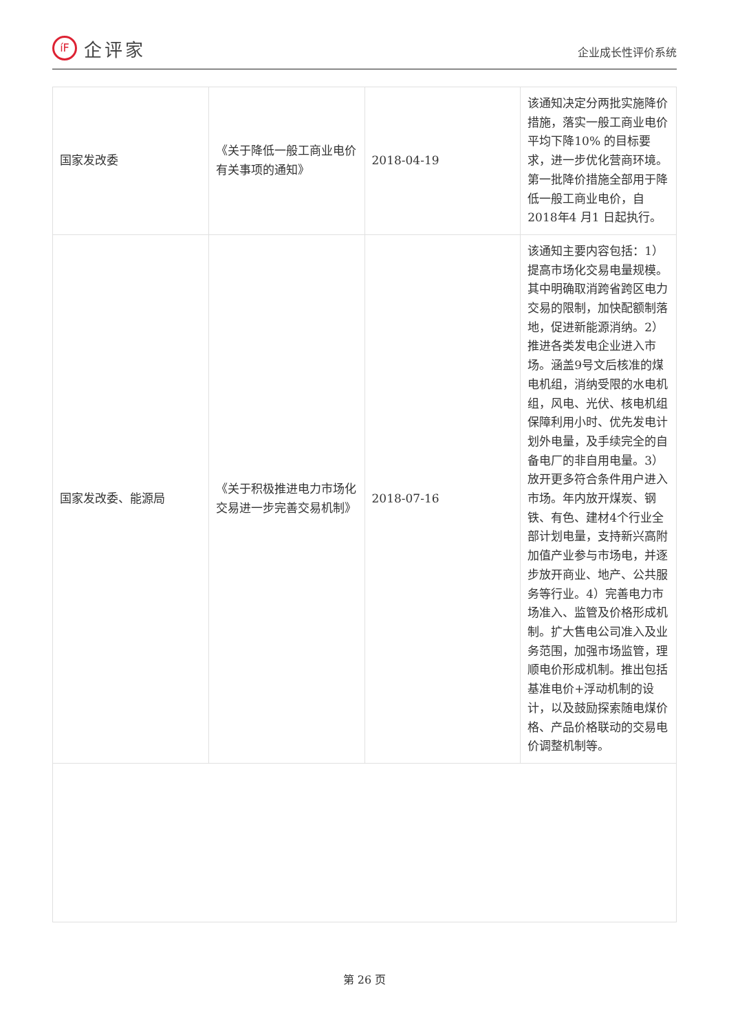íF
企评家
企业成长性评价系统
| 国家发改委 | 《关于降低一般工商业电价有关事项的通知》 | 2018-04-19 | 该通知决定分两批实施降价措施，落实一般工商业电价平均下降10% 的目标要求，进一步优化营商环境。第一批降价措施全部用于降低一般工商业电价，自2018年4 月1 日起执行。 |
| 国家发改委、能源局 | 《关于积极推进电力市场化交易进一步完善交易机制》 | 2018-07-16 | 该通知主要内容包括：1）提高市场化交易电量规模。其中明确取消跨省跨区电力交易的限制，加快配额制落地，促进新能源消纳。2）推进各类发电企业进入市场。涵盖9号文后核准的煤电机组，消纳受限的水电机组，风电、光伏、核电机组保障利用小时、优先发电计划外电量，及手续完全的自备电厂的非自用电量。3）放开更多符合条件用户进入市场。年内放开煤炭、钢铁、有色、建材4个行业全部计划电量，支持新兴高附加值产业参与市场电，并逐步放开商业、地产、公共服务等行业。4）完善电力市场准入、监管及价格形成机制。扩大售电公司准入及业务范围，加强市场监管，理顺电价形成机制。推出包括基准电价+浮动机制的设计，以及鼓励探索随电煤价格、产品价格联动的交易电价调整机制等。 |
第 26 页